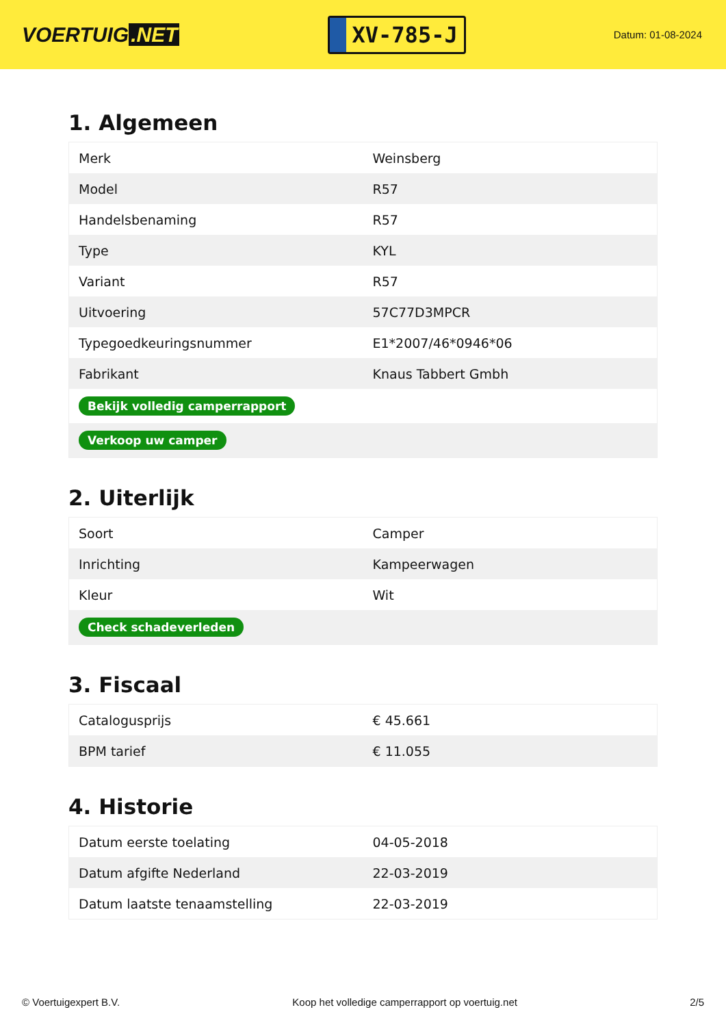VOERTUIG.NET
XV-785-J
Datum: 01-08-2024
1. Algemeen
| Merk | Weinsberg |
| Model | R57 |
| Handelsbenaming | R57 |
| Type | KYL |
| Variant | R57 |
| Uitvoering | 57C77D3MPCR |
| Typegoedkeuringsnummer | E1*2007/46*0946*06 |
| Fabrikant | Knaus Tabbert Gmbh |
| Bekijk volledig camperrapport | |
| Verkoop uw camper | |
2. Uiterlijk
| Soort | Camper |
| Inrichting | Kampeerwagen |
| Kleur | Wit |
| Check schadeverleden | |
3. Fiscaal
| Catalogusprijs | € 45.661 |
| BPM tarief | € 11.055 |
4. Historie
| Datum eerste toelating | 04-05-2018 |
| Datum afgifte Nederland | 22-03-2019 |
| Datum laatste tenaamstelling | 22-03-2019 |
© Voertuigexpert B.V. Koop het volledige camperrapport op voertuig.net 2/5